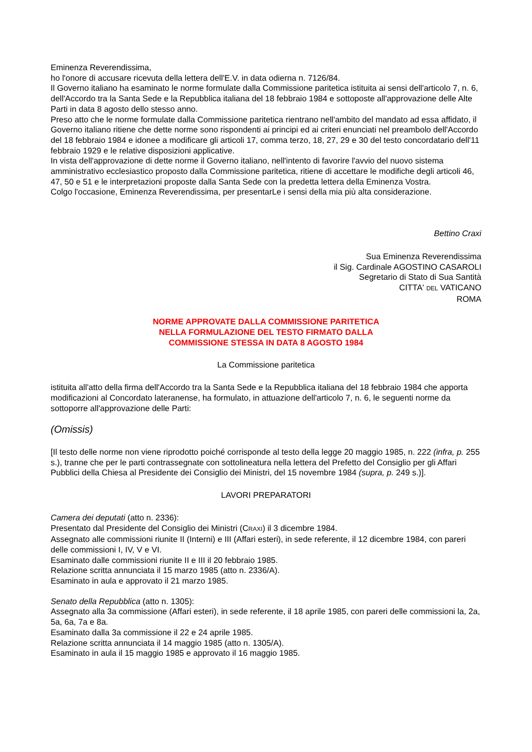Eminenza Reverendissima,
ho l'onore di accusare ricevuta della lettera dell'E.V. in data odierna n. 7126/84.
Il Governo italiano ha esaminato le norme formulate dalla Commissione paritetica istituita ai sensi dell'articolo 7, n. 6, dell'Accordo tra la Santa Sede e la Repubblica italiana del 18 febbraio 1984 e sottoposte all'approvazione delle Alte Parti in data 8 agosto dello stesso anno.
Preso atto che le norme formulate dalla Commissione paritetica rientrano nell'ambito del mandato ad essa affidato, il Governo italiano ritiene che dette norme sono rispondenti ai principi ed ai criteri enunciati nel preambolo dell'Accordo del 18 febbraio 1984 e idonee a modificare gli articoli 17, comma terzo, 18, 27, 29 e 30 del testo concordatario dell'11 febbraio 1929 e le relative disposizioni applicative.
In vista dell'approvazione di dette norme il Governo italiano, nell'intento di favorire l'avvio del nuovo sistema amministrativo ecclesiastico proposto dalla Commissione paritetica, ritiene di accettare le modifiche degli articoli 46, 47, 50 e 51 e le interpretazioni proposte dalla Santa Sede con la predetta lettera della Eminenza Vostra.
Colgo l'occasione, Eminenza Reverendissima, per presentarLe i sensi della mia più alta considerazione.
Bettino Craxi
Sua Eminenza Reverendissima
il Sig. Cardinale AGOSTINO CASAROLI
Segretario di Stato di Sua Santità
CITTA' DEL VATICANO
ROMA
NORME APPROVATE DALLA COMMISSIONE PARITETICA
NELLA FORMULAZIONE DEL TESTO FIRMATO DALLA
COMMISSIONE STESSA IN DATA 8 AGOSTO 1984
La Commissione paritetica
istituita all'atto della firma dell'Accordo tra la Santa Sede e la Repubblica italiana del 18 febbraio 1984 che apporta modificazioni al Concordato lateranense, ha formulato, in attuazione dell'articolo 7, n. 6, le seguenti norme da sottoporre all'approvazione delle Parti:
(Omissis)
[Il testo delle norme non viene riprodotto poiché corrisponde al testo della legge 20 maggio 1985, n. 222 (infra, p. 255 s.), tranne che per le parti contrassegnate con sottolineatura nella lettera del Prefetto del Consiglio per gli Affari Pubblici della Chiesa al Presidente dei Consiglio dei Ministri, del 15 novembre 1984 (supra, p. 249 s.)].
LAVORI PREPARATORI
Camera dei deputati (atto n. 2336):
Presentato dal Presidente del Consiglio dei Ministri (CRAXI) il 3 dicembre 1984.
Assegnato alle commissioni riunite II (Interni) e III (Affari esteri), in sede referente, il 12 dicembre 1984, con pareri delle commissioni I, IV, V e VI.
Esaminato dalle commissioni riunite II e III il 20 febbraio 1985.
Relazione scritta annunciata il 15 marzo 1985 (atto n. 2336/A).
Esaminato in aula e approvato il 21 marzo 1985.
Senato della Repubblica (atto n. 1305):
Assegnato alla 3a commissione (Affari esteri), in sede referente, il 18 aprile 1985, con pareri delle commissioni la, 2a, 5a, 6a, 7a e 8a.
Esaminato dalla 3a commissione il 22 e 24 aprile 1985.
Relazione scritta annunciata il 14 maggio 1985 (atto n. 1305/A).
Esaminato in aula il 15 maggio 1985 e approvato il 16 maggio 1985.